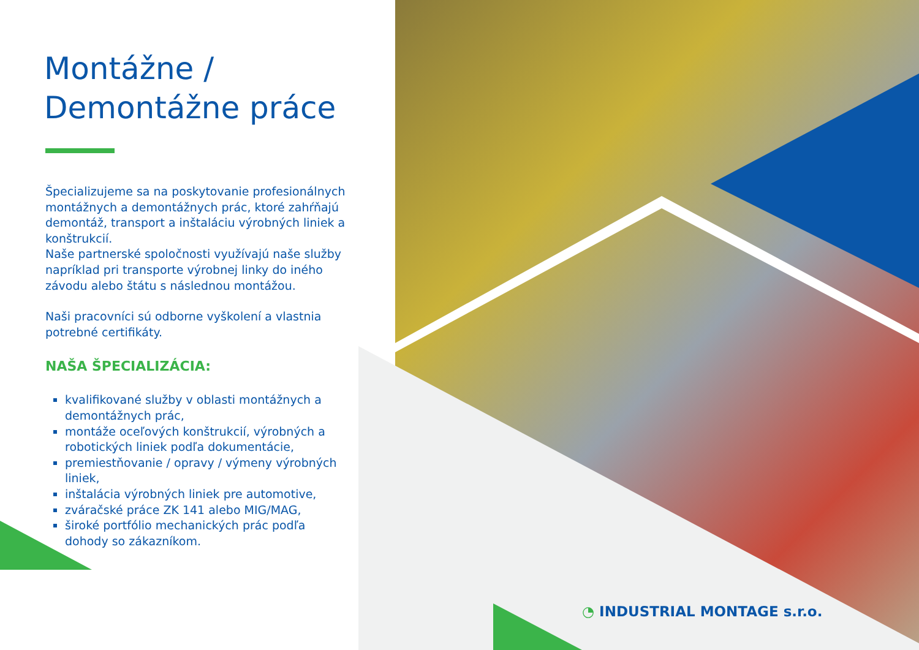Montážne /
Demontážne práce
Špecializujeme sa na poskytovanie profesionálnych montážnych a demontážnych prác, ktoré zahŕňajú demontáž, transport a inštaláciu výrobných liniek a konštrukcií.
Naše partnerské spoločnosti využívajú naše služby napríklad pri transporte výrobnej linky do iného závodu alebo štátu s následnou montážou.
Naši pracovníci sú odborne vyškolení a vlastnia potrebné certifikáty.
NAŠA ŠPECIALIZÁCIA:
kvalifikované služby v oblasti montážnych a demontážnych prác,
montáže oceľových konštrukcií, výrobných a robotických liniek podľa dokumentácie,
premiestňovanie / opravy / výmeny výrobných liniek,
inštalácia výrobných liniek pre automotive,
zváračské práce ZK 141 alebo MIG/MAG,
široké portfólio mechanických prác podľa dohody so zákazníkom.
◔ INDUSTRIAL MONTAGE s.r.o.